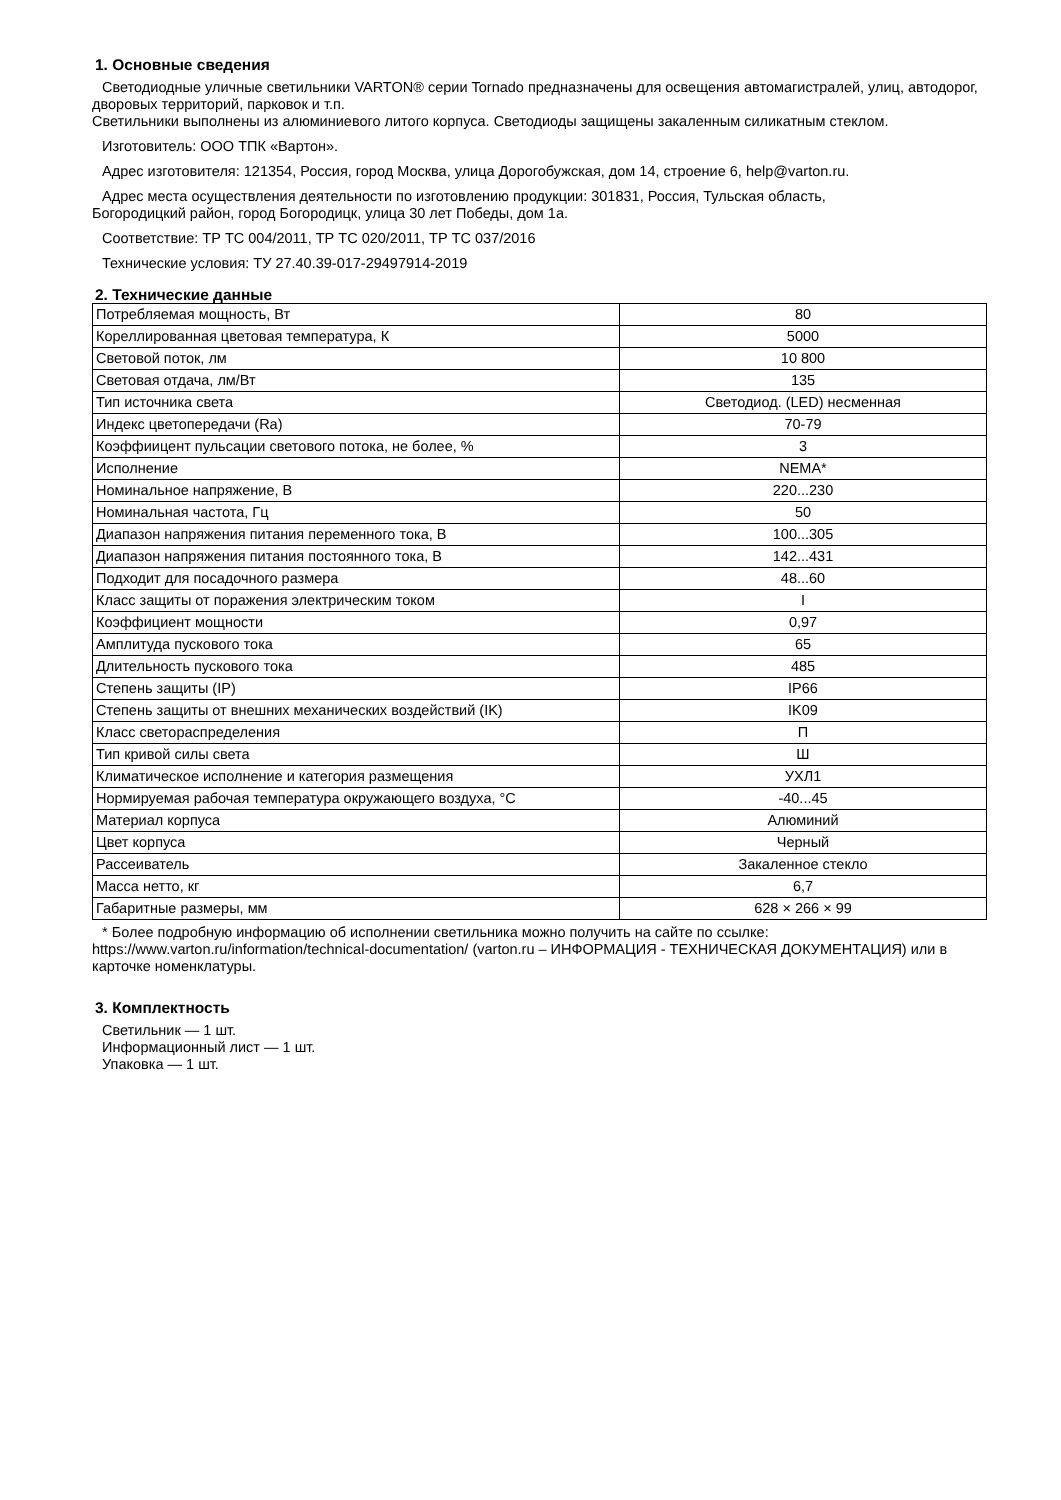1. Основные сведения
Светодиодные уличные светильники VARTON® серии Tornado предназначены для освещения автомагистралей, улиц, автодорог, дворовых территорий, парковок и т.п.
Светильники выполнены из алюминиевого литого корпуса. Светодиоды защищены закаленным силикатным стеклом.
Изготовитель: ООО ТПК «Вартон».
Адрес изготовителя: 121354, Россия, город Москва, улица Дорогобужская, дом 14, строение 6, help@varton.ru.
Адрес места осуществления деятельности по изготовлению продукции: 301831, Россия, Тульская область,
Богородицкий район, город Богородицк, улица 30 лет Победы, дом 1а.
Соответствие: ТР ТС 004/2011, ТР ТС 020/2011, ТР ТС 037/2016
Технические условия: ТУ 27.40.39-017-29497914-2019
2. Технические данные
| Потребляемая мощность, Вт | 80 |
| Кореллированная цветовая температура, К | 5000 |
| Световой поток, лм | 10 800 |
| Световая отдача, лм/Вт | 135 |
| Тип источника света | Светодиод. (LED) несменная |
| Индекс цветопередачи (Ra) | 70-79 |
| Коэффиицент пульсации светового потока, не более, % | 3 |
| Исполнение | NEMA* |
| Номинальное напряжение, В | 220...230 |
| Номинальная частота, Гц | 50 |
| Диапазон напряжения питания переменного тока, В | 100...305 |
| Диапазон напряжения питания постоянного тока, В | 142...431 |
| Подходит для посадочного размера | 48...60 |
| Класс защиты от поражения электрическим током | I |
| Коэффициент мощности | 0,97 |
| Амплитуда пускового тока | 65 |
| Длительность пускового тока | 485 |
| Степень защиты (IP) | IP66 |
| Степень защиты от внешних механических воздействий (IK) | IK09 |
| Класс светораспределения | П |
| Тип кривой силы света | Ш |
| Климатическое исполнение и категория размещения | УХЛ1 |
| Нормируемая рабочая температура окружающего воздуха, °С | -40...45 |
| Материал корпуса | Алюминий |
| Цвет корпуса | Черный |
| Рассеиватель | Закаленное стекло |
| Масса нетто, кг | 6,7 |
| Габаритные размеры, мм | 628 × 266 × 99 |
* Более подробную информацию об исполнении светильника можно получить на сайте по ссылке:
https://www.varton.ru/information/technical-documentation/ (varton.ru – ИНФОРМАЦИЯ - ТЕХНИЧЕСКАЯ ДОКУМЕНТАЦИЯ) или в карточке номенклатуры.
3. Комплектность
Светильник — 1 шт.
Информационный лист — 1 шт.
Упаковка — 1 шт.